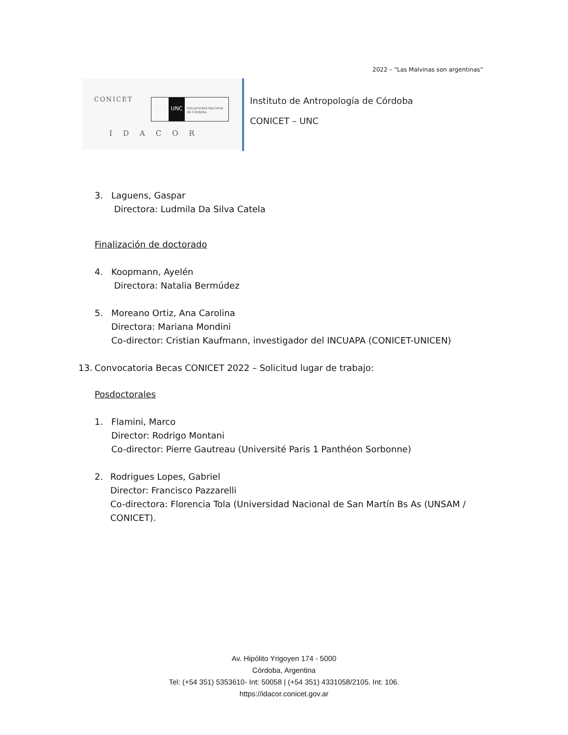2022 – “Las Malvinas son argentinas”
CONICET
UNC
Universidad Nacional de Córdoba
IDACOR
Instituto de Antropología de Córdoba
CONICET – UNC
3. Laguens, Gaspar
Directora: Ludmila Da Silva Catela
Finalización de doctorado
4. Koopmann, Ayelén
Directora: Natalia Bermúdez
5. Moreano Ortiz, Ana Carolina
Directora: Mariana Mondini
Co-director: Cristian Kaufmann, investigador del INCUAPA (CONICET-UNICEN)
13. Convocatoria Becas CONICET 2022 – Solicitud lugar de trabajo:
Posdoctorales
1. Flamini, Marco
Director: Rodrigo Montani
Co-director: Pierre Gautreau (Université Paris 1 Panthéon Sorbonne)
2. Rodrigues Lopes, Gabriel
Director: Francisco Pazzarelli
Co-directora: Florencia Tola (Universidad Nacional de San Martín Bs As (UNSAM / CONICET).
Av. Hipólito Yrigoyen 174 - 5000
Córdoba, Argentina
Tel: (+54 351) 5353610- Int: 50058 | (+54 351) 4331058/2105. Int: 106.
https://idacor.conicet.gov.ar